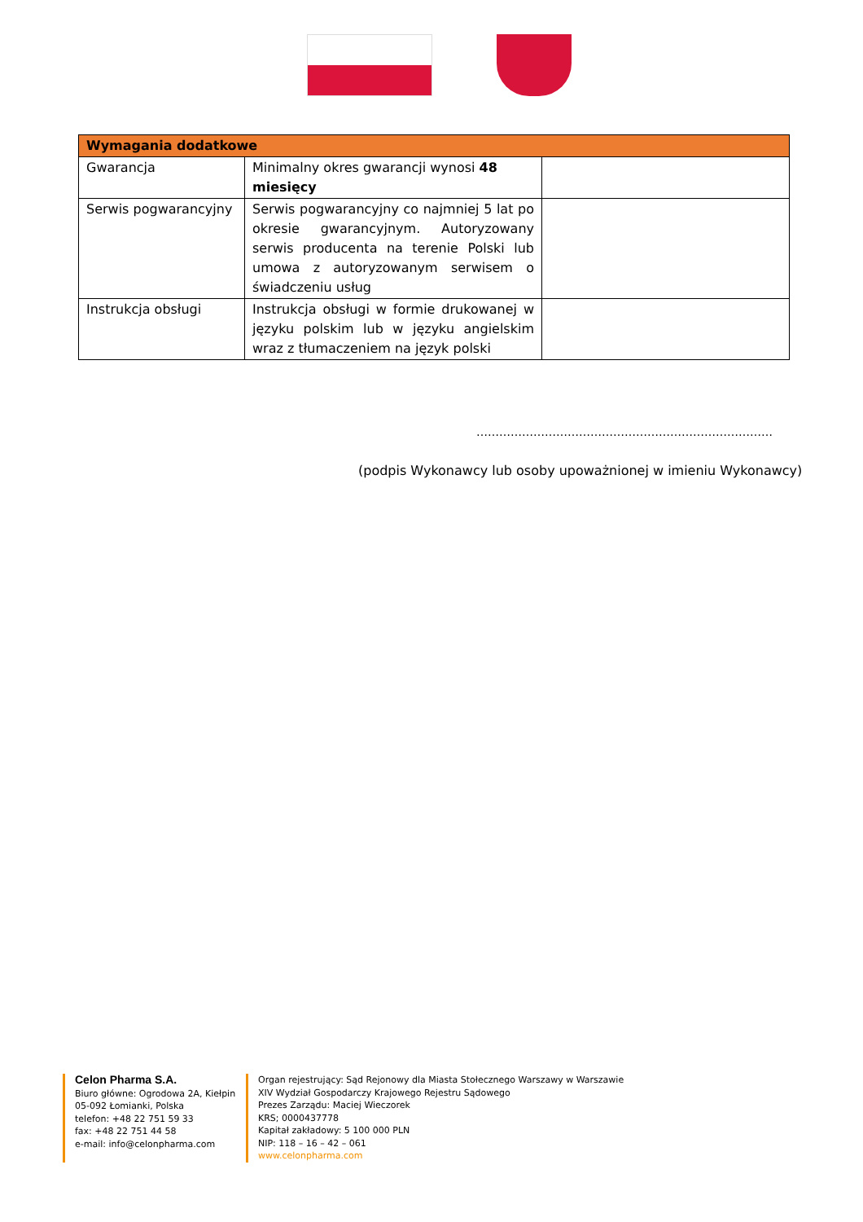| Wymagania dodatkowe | | |
| --- | --- | --- |
| Gwarancja | Minimalny okres gwarancji wynosi 48 miesięcy | |
| Serwis pogwarancyjny | Serwis pogwarancyjny co najmniej 5 lat po okresie gwarancyjnym. Autoryzowany serwis producenta na terenie Polski lub umowa z autoryzowanym serwisem o świadczeniu usług | |
| Instrukcja obsługi | Instrukcja obsługi w formie drukowanej w języku polskim lub w języku angielskim wraz z tłumaczeniem na język polski | |
……………………………………………………………………
(podpis Wykonawcy lub osoby upoważnionej w imieniu Wykonawcy)
Celon Pharma S.A.
Biuro główne: Ogrodowa 2A, Kiełpin
05-092 Łomianki, Polska
telefon: +48 22 751 59 33
fax: +48 22 751 44 58
e-mail: info@celonpharma.com
Organ rejestrujący: Sąd Rejonowy dla Miasta Stołecznego Warszawy w Warszawie
XIV Wydział Gospodarczy Krajowego Rejestru Sądowego
Prezes Zarządu: Maciej Wieczorek
KRS; 0000437778
Kapitał zakładowy: 5 100 000 PLN
NIP: 118 – 16 – 42 – 061
www.celonpharma.com